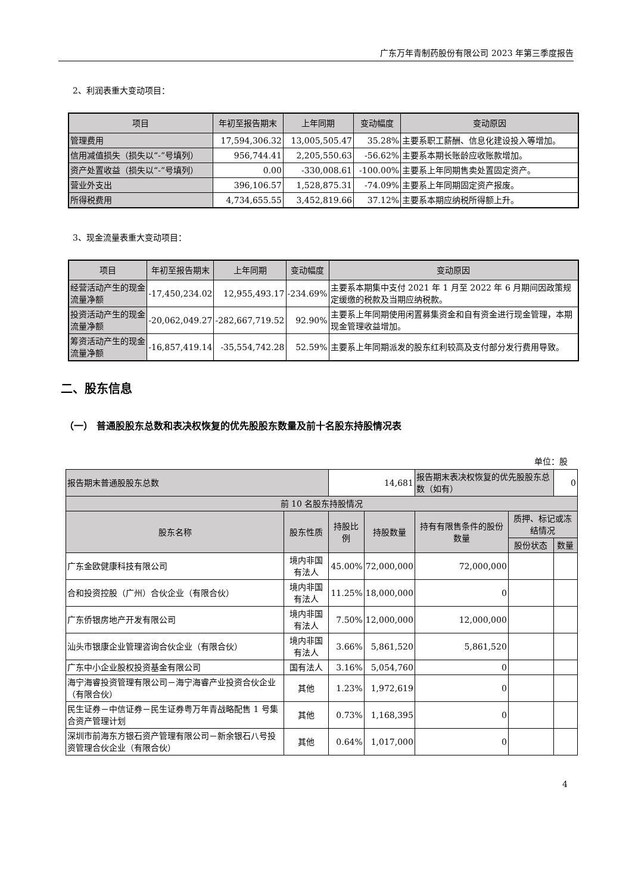广东万年青制药股份有限公司 2023 年第三季度报告
2、利润表重大变动项目：
| 项目 | 年初至报告期末 | 上年同期 | 变动幅度 | 变动原因 |
| --- | --- | --- | --- | --- |
| 管理费用 | 17,594,306.32 | 13,005,505.47 | 35.28% | 主要系职工薪酬、信息化建设投入等增加。 |
| 信用减值损失（损失以“-”号填列） | 956,744.41 | 2,205,550.63 | -56.62% | 主要系本期长账龄应收账款增加。 |
| 资产处置收益（损失以“-”号填列） | 0.00 | -330,008.61 | -100.00% | 主要系上年同期售卖处置固定资产。 |
| 营业外支出 | 396,106.57 | 1,528,875.31 | -74.09% | 主要系上年同期固定资产报废。 |
| 所得税费用 | 4,734,655.55 | 3,452,819.66 | 37.12% | 主要系本期应纳税所得额上升。 |
3、现金流量表重大变动项目：
| 项目 | 年初至报告期末 | 上年同期 | 变动幅度 | 变动原因 |
| --- | --- | --- | --- | --- |
| 经营活动产生的现金流量净额 | -17,450,234.02 | 12,955,493.17 | -234.69% | 主要系本期集中支付 2021 年 1 月至 2022 年 6 月期间因政策规定缓缴的税款及当期应纳税款。 |
| 投资活动产生的现金流量净额 | -20,062,049.27 | -282,667,719.52 | 92.90% | 主要系上年同期使用闲置募集资金和自有资金进行现金管理，本期现金管理收益增加。 |
| 筹资活动产生的现金流量净额 | -16,857,419.14 | -35,554,742.28 | 52.59% | 主要系上年同期派发的股东红利较高及支付部分发行费用导致。 |
二、股东信息
（一） 普通股股东总数和表决权恢复的优先股股东数量及前十名股东持股情况表
单位：股
| 报告期末普通股股东总数 | | 14,681 | | 报告期末表决权恢复的优先股股东总数（如有） | | 0 |
| 前 10 名股东持股情况 | | | | | | |
| 股东名称 | 股东性质 | 持股比例 | 持股数量 | 持有有限售条件的股份数量 | 质押、标记或冻结情况 | |
| | | | | | 股份状态 | 数量 |
| 广东金欧健康科技有限公司 | 境内非国有法人 | 45.00% | 72,000,000 | 72,000,000 | | |
| 合和投资控股（广州）合伙企业（有限合伙） | 境内非国有法人 | 11.25% | 18,000,000 | 0 | | |
| 广东侨银房地产开发有限公司 | 境内非国有法人 | 7.50% | 12,000,000 | 12,000,000 | | |
| 汕头市银康企业管理咨询合伙企业（有限合伙） | 境内非国有法人 | 3.66% | 5,861,520 | 5,861,520 | | |
| 广东中小企业股权投资基金有限公司 | 国有法人 | 3.16% | 5,054,760 | 0 | | |
| 海宁海睿投资管理有限公司－海宁海睿产业投资合伙企业（有限合伙） | 其他 | 1.23% | 1,972,619 | 0 | | |
| 民生证券－中信证券－民生证券粤万年青战略配售 1 号集合资产管理计划 | 其他 | 0.73% | 1,168,395 | 0 | | |
| 深圳市前海东方银石资产管理有限公司－新余银石八号投资管理合伙企业（有限合伙） | 其他 | 0.64% | 1,017,000 | 0 | | |
4